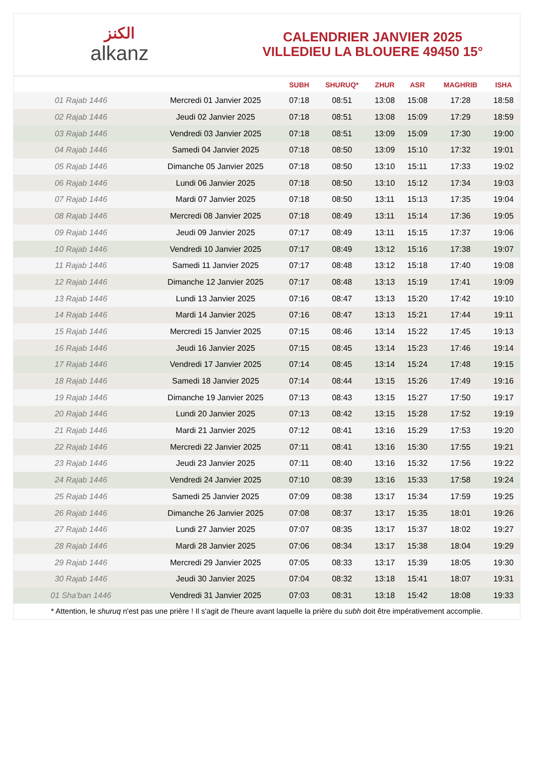الكنز
alkanz
CALENDRIER JANVIER 2025
VILLEDIEU LA BLOUERE 49450 15°
| | | SUBH | SHURUQ* | ZHUR | ASR | MAGHRIB | ISHA |
| --- | --- | --- | --- | --- | --- | --- | --- |
| 01 Rajab 1446 | Mercredi 01 Janvier 2025 | 07:18 | 08:51 | 13:08 | 15:08 | 17:28 | 18:58 |
| 02 Rajab 1446 | Jeudi 02 Janvier 2025 | 07:18 | 08:51 | 13:08 | 15:09 | 17:29 | 18:59 |
| 03 Rajab 1446 | Vendredi 03 Janvier 2025 | 07:18 | 08:51 | 13:09 | 15:09 | 17:30 | 19:00 |
| 04 Rajab 1446 | Samedi 04 Janvier 2025 | 07:18 | 08:50 | 13:09 | 15:10 | 17:32 | 19:01 |
| 05 Rajab 1446 | Dimanche 05 Janvier 2025 | 07:18 | 08:50 | 13:10 | 15:11 | 17:33 | 19:02 |
| 06 Rajab 1446 | Lundi 06 Janvier 2025 | 07:18 | 08:50 | 13:10 | 15:12 | 17:34 | 19:03 |
| 07 Rajab 1446 | Mardi 07 Janvier 2025 | 07:18 | 08:50 | 13:11 | 15:13 | 17:35 | 19:04 |
| 08 Rajab 1446 | Mercredi 08 Janvier 2025 | 07:18 | 08:49 | 13:11 | 15:14 | 17:36 | 19:05 |
| 09 Rajab 1446 | Jeudi 09 Janvier 2025 | 07:17 | 08:49 | 13:11 | 15:15 | 17:37 | 19:06 |
| 10 Rajab 1446 | Vendredi 10 Janvier 2025 | 07:17 | 08:49 | 13:12 | 15:16 | 17:38 | 19:07 |
| 11 Rajab 1446 | Samedi 11 Janvier 2025 | 07:17 | 08:48 | 13:12 | 15:18 | 17:40 | 19:08 |
| 12 Rajab 1446 | Dimanche 12 Janvier 2025 | 07:17 | 08:48 | 13:13 | 15:19 | 17:41 | 19:09 |
| 13 Rajab 1446 | Lundi 13 Janvier 2025 | 07:16 | 08:47 | 13:13 | 15:20 | 17:42 | 19:10 |
| 14 Rajab 1446 | Mardi 14 Janvier 2025 | 07:16 | 08:47 | 13:13 | 15:21 | 17:44 | 19:11 |
| 15 Rajab 1446 | Mercredi 15 Janvier 2025 | 07:15 | 08:46 | 13:14 | 15:22 | 17:45 | 19:13 |
| 16 Rajab 1446 | Jeudi 16 Janvier 2025 | 07:15 | 08:45 | 13:14 | 15:23 | 17:46 | 19:14 |
| 17 Rajab 1446 | Vendredi 17 Janvier 2025 | 07:14 | 08:45 | 13:14 | 15:24 | 17:48 | 19:15 |
| 18 Rajab 1446 | Samedi 18 Janvier 2025 | 07:14 | 08:44 | 13:15 | 15:26 | 17:49 | 19:16 |
| 19 Rajab 1446 | Dimanche 19 Janvier 2025 | 07:13 | 08:43 | 13:15 | 15:27 | 17:50 | 19:17 |
| 20 Rajab 1446 | Lundi 20 Janvier 2025 | 07:13 | 08:42 | 13:15 | 15:28 | 17:52 | 19:19 |
| 21 Rajab 1446 | Mardi 21 Janvier 2025 | 07:12 | 08:41 | 13:16 | 15:29 | 17:53 | 19:20 |
| 22 Rajab 1446 | Mercredi 22 Janvier 2025 | 07:11 | 08:41 | 13:16 | 15:30 | 17:55 | 19:21 |
| 23 Rajab 1446 | Jeudi 23 Janvier 2025 | 07:11 | 08:40 | 13:16 | 15:32 | 17:56 | 19:22 |
| 24 Rajab 1446 | Vendredi 24 Janvier 2025 | 07:10 | 08:39 | 13:16 | 15:33 | 17:58 | 19:24 |
| 25 Rajab 1446 | Samedi 25 Janvier 2025 | 07:09 | 08:38 | 13:17 | 15:34 | 17:59 | 19:25 |
| 26 Rajab 1446 | Dimanche 26 Janvier 2025 | 07:08 | 08:37 | 13:17 | 15:35 | 18:01 | 19:26 |
| 27 Rajab 1446 | Lundi 27 Janvier 2025 | 07:07 | 08:35 | 13:17 | 15:37 | 18:02 | 19:27 |
| 28 Rajab 1446 | Mardi 28 Janvier 2025 | 07:06 | 08:34 | 13:17 | 15:38 | 18:04 | 19:29 |
| 29 Rajab 1446 | Mercredi 29 Janvier 2025 | 07:05 | 08:33 | 13:17 | 15:39 | 18:05 | 19:30 |
| 30 Rajab 1446 | Jeudi 30 Janvier 2025 | 07:04 | 08:32 | 13:18 | 15:41 | 18:07 | 19:31 |
| 01 Sha'ban 1446 | Vendredi 31 Janvier 2025 | 07:03 | 08:31 | 13:18 | 15:42 | 18:08 | 19:33 |
* Attention, le shuruq n'est pas une prière ! Il s'agit de l'heure avant laquelle la prière du subh doit être impérativement accomplie.